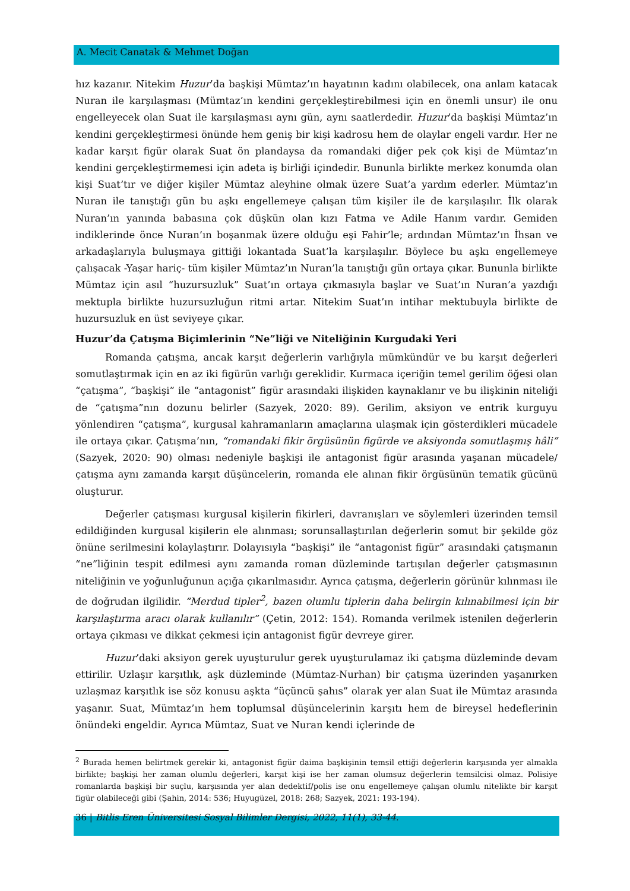A. Mecit Canatak & Mehmet Doğan
hız kazanır. Nitekim Huzur’da başkişi Mümtaz’ın hayatının kadını olabilecek, ona anlam katacak Nuran ile karşılaşması (Mümtaz’ın kendini gerçekleştirebilmesi için en önemli unsur) ile onu engelleyecek olan Suat ile karşılaşması aynı gün, aynı saatlerdedir. Huzur’da başkişi Mümtaz’ın kendini gerçekleştirmesi önünde hem geniş bir kişi kadrosu hem de olaylar engeli vardır. Her ne kadar karşıt figür olarak Suat ön plandaysa da romandaki diğer pek çok kişi de Mümtaz’ın kendini gerçekleştirmemesi için adeta iş birliği içindedir. Bununla birlikte merkez konumda olan kişi Suat’tır ve diğer kişiler Mümtaz aleyhine olmak üzere Suat’a yardım ederler. Mümtaz’ın Nuran ile tanıştığı gün bu aşkı engellemeye çalışan tüm kişiler ile de karşılaşılır. İlk olarak Nuran’ın yanında babasına çok düşkün olan kızı Fatma ve Adile Hanım vardır. Gemiden indiklerinde önce Nuran’ın boşanmak üzere olduğu eşi Fahir’le; ardından Mümtaz’ın İhsan ve arkadaşlarıyla buluşmaya gittiği lokantada Suat’la karşılaşılır. Böylece bu aşkı engellemeye çalışacak -Yaşar hariç- tüm kişiler Mümtaz’ın Nuran’la tanıştığı gün ortaya çıkar. Bununla birlikte Mümtaz için asıl “huzursuzluk” Suat’ın ortaya çıkmasıyla başlar ve Suat’ın Nuran’a yazdığı mektupla birlikte huzursuzluğun ritmi artar. Nitekim Suat’ın intihar mektubuyla birlikte de huzursuzluk en üst seviyeye çıkar.
Huzur’da Çatışma Biçimlerinin “Ne”liği ve Niteliğinin Kurgudaki Yeri
Romanda çatışma, ancak karşıt değerlerin varlığıyla mümkündür ve bu karşıt değerleri somutlaştırmak için en az iki figürün varlığı gereklidir. Kurmaca içeriğin temel gerilim öğesi olan “çatışma”, “başkişi” ile “antagonist” figür arasındaki ilişkiden kaynaklanır ve bu ilişkinin niteliği de “çatışma”nın dozunu belirler (Sazyek, 2020: 89). Gerilim, aksiyon ve entrik kurguyu yönlendiren “çatışma”, kurgusal kahramanların amaçlarına ulaşmak için gösterdikleri mücadele ile ortaya çıkar. Çatışma’nın, “romandaki fikir örgüsünün figürde ve aksiyonda somutlaşmış hâli” (Sazyek, 2020: 90) olması nedeniyle başkişi ile antagonist figür arasında yaşanan mücadele/çatışma aynı zamanda karşıt düşüncelerin, romanda ele alınan fikir örgüsünün tematik gücünü oluşturur.
Değerler çatışması kurgusal kişilerin fikirleri, davranışları ve söylemleri üzerinden temsil edildiğinden kurgusal kişilerin ele alınması; sorunsallaştırılan değerlerin somut bir şekilde göz önüne serilmesini kolaylaştırır. Dolayısıyla “başkişi” ile “antagonist figür” arasındaki çatışmanın “ne”liğinin tespit edilmesi aynı zamanda roman düzleminde tartışılan değerler çatışmasının niteliğinin ve yoğunluğunun açığa çıkarılmasıdır. Ayrıca çatışma, değerlerin görünür kılınması ile de doğrudan ilgilidir. “Merdud tipler<sup>2</sup>, bazen olumlu tiplerin daha belirgin kılınabilmesi için bir karşılaştırma aracı olarak kullanılır” (Çetin, 2012: 154). Romanda verilmek istenilen değerlerin ortaya çıkması ve dikkat çekmesi için antagonist figür devreye girer.
Huzur’daki aksiyon gerek uyuşturulur gerek uyuşturulamaz iki çatışma düzleminde devam ettirilir. Uzlaşır karşıtlık, aşk düzleminde (Mümtaz-Nurhan) bir çatışma üzerinden yaşanırken uzlaşmaz karşıtlık ise söz konusu aşkta “üçüncü şahıs” olarak yer alan Suat ile Mümtaz arasında yaşanır. Suat, Mümtaz’ın hem toplumsal düşüncelerinin karşıtı hem de bireysel hedeflerinin önündeki engeldir. Ayrıca Mümtaz, Suat ve Nuran kendi içlerinde de
<sup>2</sup> Burada hemen belirtmek gerekir ki, antagonist figür daima başkişinin temsil ettiği değerlerin karşısında yer almakla birlikte; başkişi her zaman olumlu değerleri, karşıt kişi ise her zaman olumsuz değerlerin temsilcisi olmaz. Polisiye romanlarda başkişi bir suçlu, karşısında yer alan dedektif/polis ise onu engellemeye çalışan olumlu nitelikte bir karşıt figür olabileceği gibi (Şahin, 2014: 536; Huyugüzel, 2018: 268; Sazyek, 2021: 193-194).
36 | Bitlis Eren Üniversitesi Sosyal Bilimler Dergisi, 2022, 11(1), 33-44.